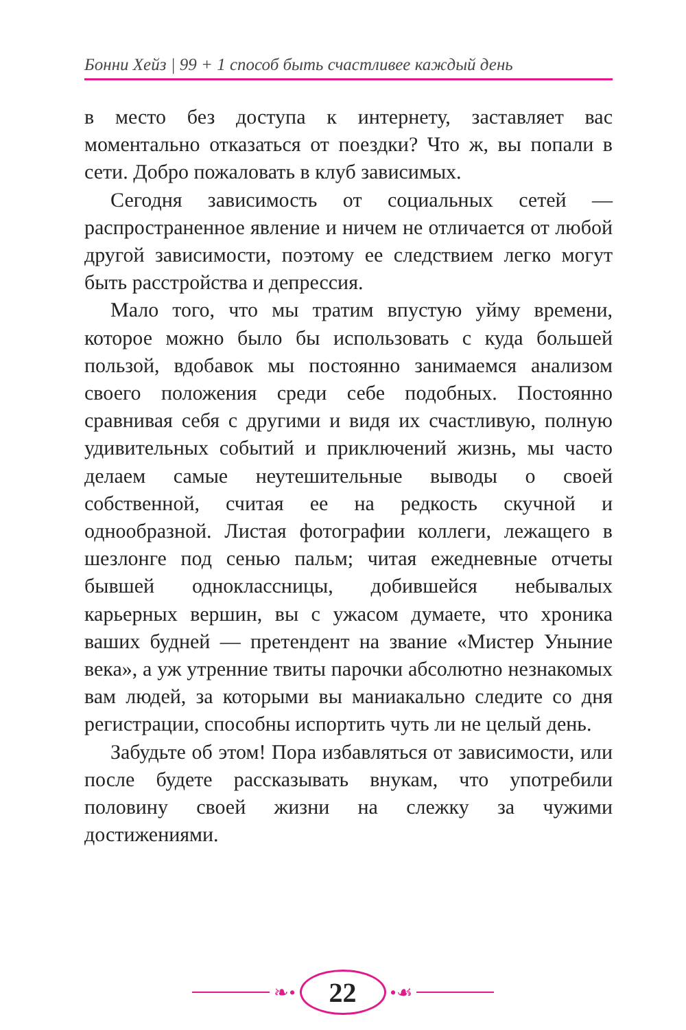Бонни Хейз | 99 + 1 способ быть счастливее каждый день
в место без доступа к интернету, заставляет вас моментально отказаться от поездки? Что ж, вы попали в сети. Добро пожаловать в клуб зависимых.
Сегодня зависимость от социальных сетей — распространенное явление и ничем не отличается от любой другой зависимости, поэтому ее следствием легко могут быть расстройства и депрессия.
Мало того, что мы тратим впустую уйму времени, которое можно было бы использовать с куда большей пользой, вдобавок мы постоянно занимаемся анализом своего положения среди себе подобных. Постоянно сравнивая себя с другими и видя их счастливую, полную удивительных событий и приключений жизнь, мы часто делаем самые неутешительные выводы о своей собственной, считая ее на редкость скучной и однообразной. Листая фотографии коллеги, лежащего в шезлонге под сенью пальм; читая ежедневные отчеты бывшей одноклассницы, добившейся небывалых карьерных вершин, вы с ужасом думаете, что хроника ваших будней — претендент на звание «Мистер Уныние века», а уж утренние твиты парочки абсолютно незнакомых вам людей, за которыми вы маниакально следите со дня регистрации, способны испортить чуть ли не целый день.
Забудьте об этом! Пора избавляться от зависимости, или после будете рассказывать внукам, что употребили половину своей жизни на слежку за чужими достижениями.
❧•
22
•☙